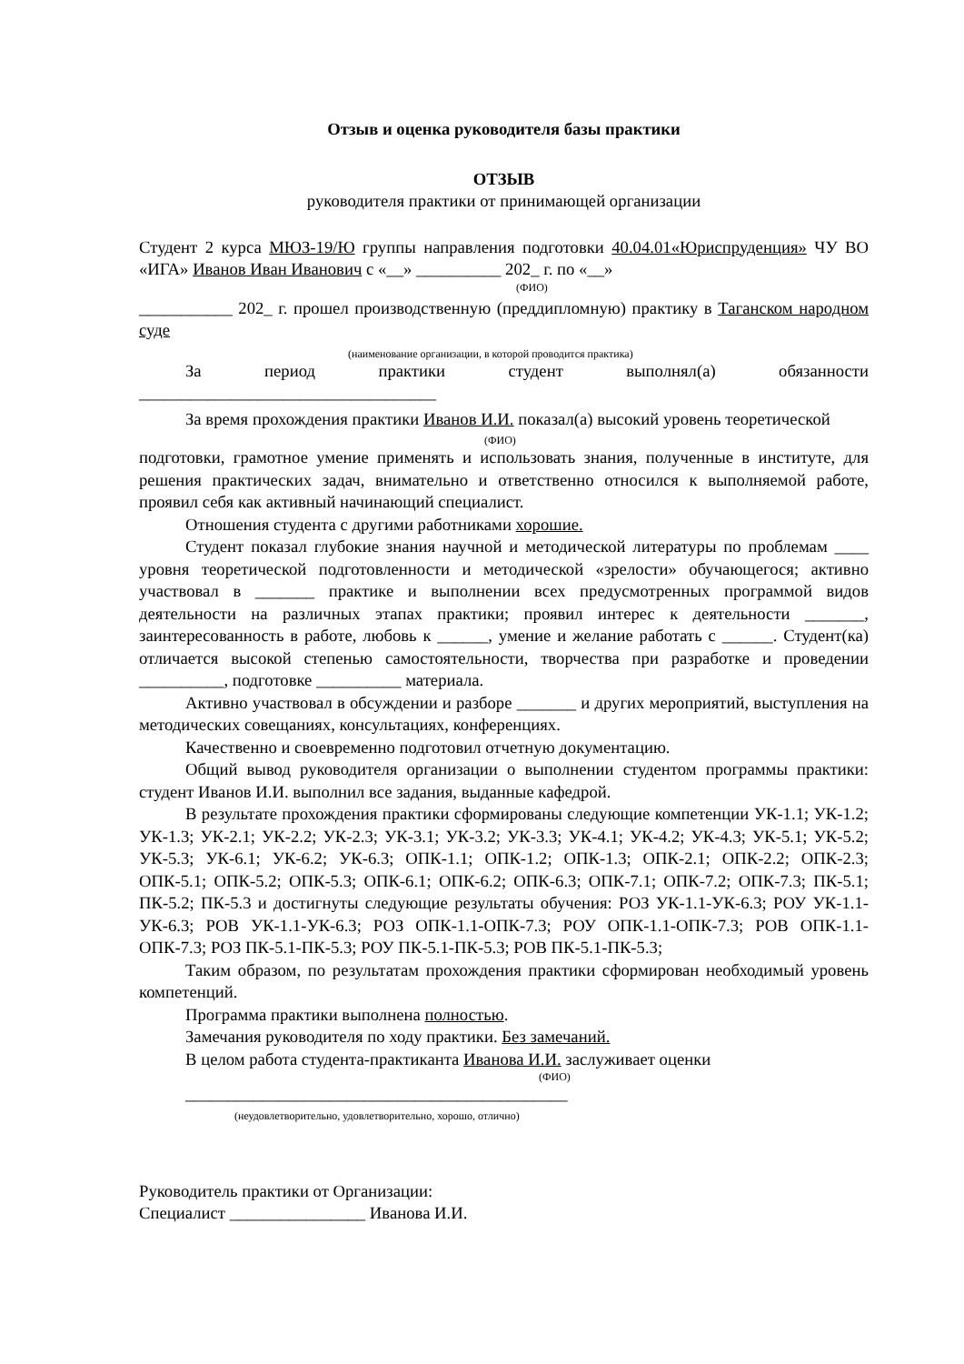Отзыв и оценка руководителя базы практики
ОТЗЫВ
руководителя практики от принимающей организации
Студент 2 курса МЮЗ-19/Ю группы направления подготовки 40.04.01«Юриспруденция» ЧУ ВО «ИГА» Иванов Иван Иванович с «__» __________ 202_ г. по «__»
(ФИО)
___________ 202_ г. прошел производственную (преддипломную) практику в Таганском народном суде
(наименование организации, в которой проводится практика)
За период практики студент выполнял(а) обязанности
___________________________________
За время прохождения практики Иванов И.И. показал(а) высокий уровень теоретической
(ФИО)
подготовки, грамотное умение применять и использовать знания, полученные в институте, для решения практических задач, внимательно и ответственно относился к выполняемой работе, проявил себя как активный начинающий специалист.
Отношения студента с другими работниками хорошие.
Студент показал глубокие знания научной и методической литературы по проблемам ____ уровня теоретической подготовленности и методической «зрелости» обучающегося; активно участвовал в _______ практике и выполнении всех предусмотренных программой видов деятельности на различных этапах практики; проявил интерес к деятельности _______, заинтересованность в работе, любовь к ______, умение и желание работать с ______. Студент(ка) отличается высокой степенью самостоятельности, творчества при разработке и проведении __________, подготовке __________ материала.
Активно участвовал в обсуждении и разборе _______ и других мероприятий, выступления на методических совещаниях, консультациях, конференциях.
Качественно и своевременно подготовил отчетную документацию.
Общий вывод руководителя организации о выполнении студентом программы практики: студент Иванов И.И. выполнил все задания, выданные кафедрой.
В результате прохождения практики сформированы следующие компетенции УК-1.1; УК-1.2; УК-1.3; УК-2.1; УК-2.2; УК-2.3; УК-3.1; УК-3.2; УК-3.3; УК-4.1; УК-4.2; УК-4.3; УК-5.1; УК-5.2; УК-5.3; УК-6.1; УК-6.2; УК-6.3; ОПК-1.1; ОПК-1.2; ОПК-1.3; ОПК-2.1; ОПК-2.2; ОПК-2.3; ОПК-5.1; ОПК-5.2; ОПК-5.3; ОПК-6.1; ОПК-6.2; ОПК-6.3; ОПК-7.1; ОПК-7.2; ОПК-7.3; ПК-5.1; ПК-5.2; ПК-5.3 и достигнуты следующие результаты обучения: РОЗ УК-1.1-УК-6.3; РОУ УК-1.1-УК-6.3; РОВ УК-1.1-УК-6.3; РОЗ ОПК-1.1-ОПК-7.3; РОУ ОПК-1.1-ОПК-7.3; РОВ ОПК-1.1-ОПК-7.3; РОЗ ПК-5.1-ПК-5.3; РОУ ПК-5.1-ПК-5.3; РОВ ПК-5.1-ПК-5.3;
Таким образом, по результатам прохождения практики сформирован необходимый уровень компетенций.
Программа практики выполнена полностью.
Замечания руководителя по ходу практики. Без замечаний.
В целом работа студента-практиканта Иванова И.И. заслуживает оценки
(ФИО)
_____________________________________________
(неудовлетворительно, удовлетворительно, хорошо, отлично)
Руководитель практики от Организации:
Специалист ________________ Иванова И.И.